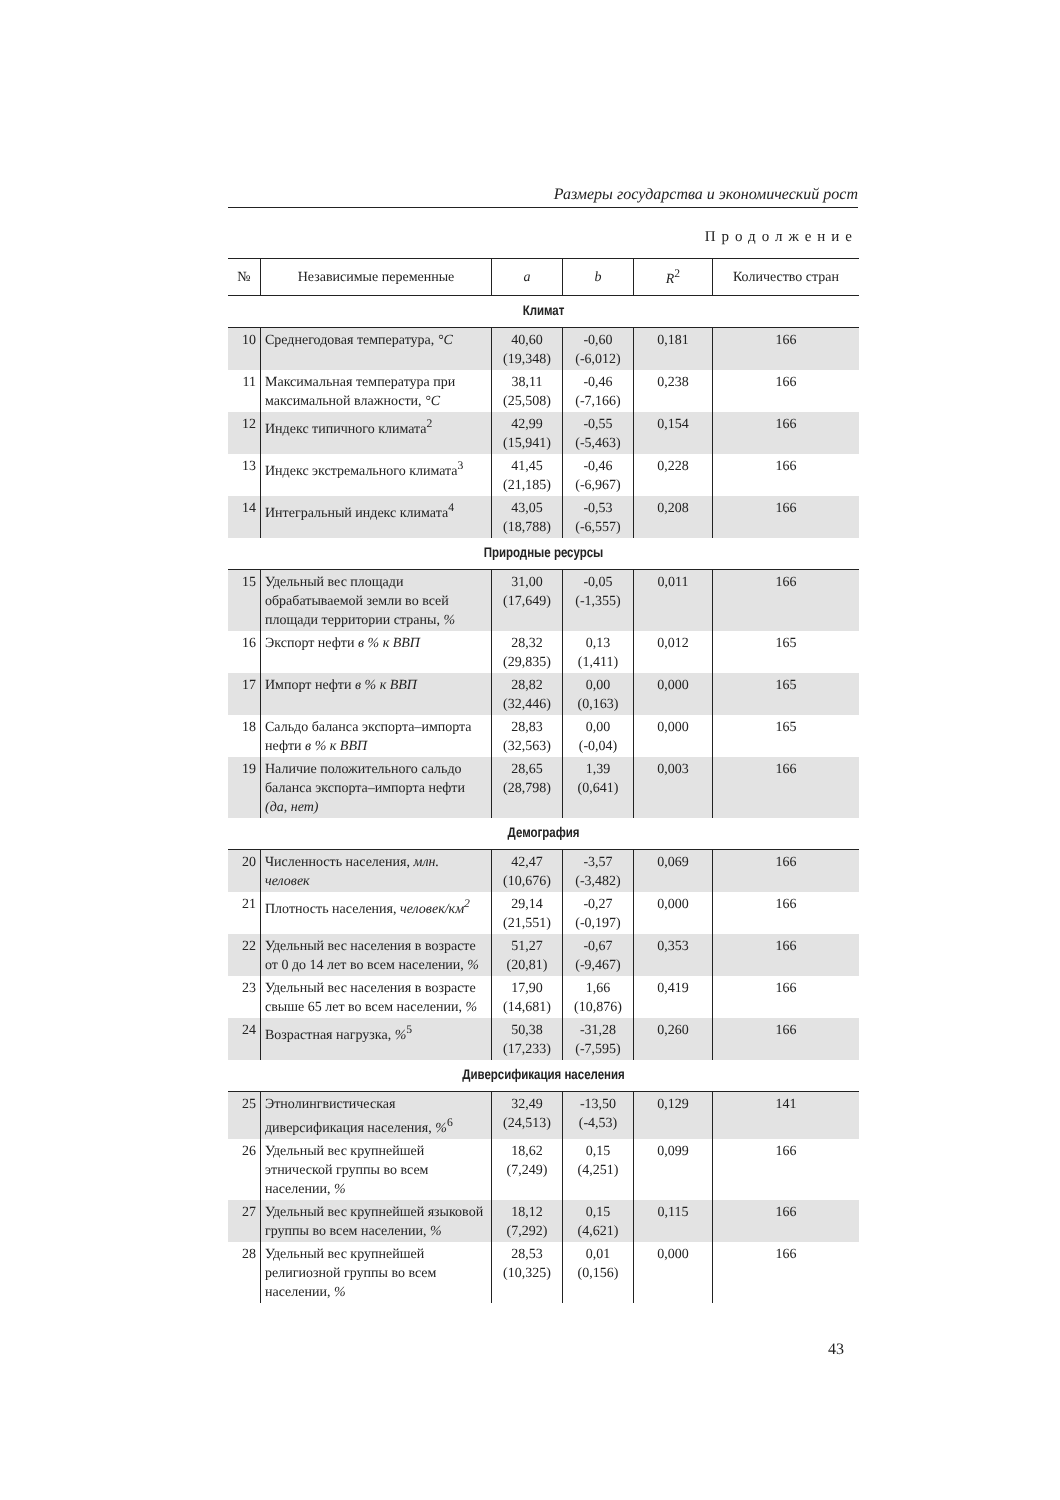Размеры государства и экономический рост
Продолжение
| № | Независимые переменные | a | b | R<sup>2</sup> | Количество стран |
| --- | --- | --- | --- | --- | --- |
| Климат | | | | | |
| 10 | Среднегодовая температура, °C | 40,60 (19,348) | -0,60 (-6,012) | 0,181 | 166 |
| 11 | Максимальная температура при максимальной влажности, °C | 38,11 (25,508) | -0,46 (-7,166) | 0,238 | 166 |
| 12 | Индекс типичного климата<sup>2</sup> | 42,99 (15,941) | -0,55 (-5,463) | 0,154 | 166 |
| 13 | Индекс экстремального климата<sup>3</sup> | 41,45 (21,185) | -0,46 (-6,967) | 0,228 | 166 |
| 14 | Интегральный индекс климата<sup>4</sup> | 43,05 (18,788) | -0,53 (-6,557) | 0,208 | 166 |
| Природные ресурсы | | | | | |
| 15 | Удельный вес площади обрабатываемой земли во всей площади территории страны, % | 31,00 (17,649) | -0,05 (-1,355) | 0,011 | 166 |
| 16 | Экспорт нефти в % к ВВП | 28,32 (29,835) | 0,13 (1,411) | 0,012 | 165 |
| 17 | Импорт нефти в % к ВВП | 28,82 (32,446) | 0,00 (0,163) | 0,000 | 165 |
| 18 | Сальдо баланса экспорта–импорта нефти в % к ВВП | 28,83 (32,563) | 0,00 (-0,04) | 0,000 | 165 |
| 19 | Наличие положительного сальдо баланса экспорта–импорта нефти (да, нет) | 28,65 (28,798) | 1,39 (0,641) | 0,003 | 166 |
| Демография | | | | | |
| 20 | Численность населения, млн. человек | 42,47 (10,676) | -3,57 (-3,482) | 0,069 | 166 |
| 21 | Плотность населения, человек/км<sup>2</sup> | 29,14 (21,551) | -0,27 (-0,197) | 0,000 | 166 |
| 22 | Удельный вес населения в возрасте от 0 до 14 лет во всем населении, % | 51,27 (20,81) | -0,67 (-9,467) | 0,353 | 166 |
| 23 | Удельный вес населения в возрасте свыше 65 лет во всем населении, % | 17,90 (14,681) | 1,66 (10,876) | 0,419 | 166 |
| 24 | Возрастная нагрузка, %<sup>5</sup> | 50,38 (17,233) | -31,28 (-7,595) | 0,260 | 166 |
| Диверсификация населения | | | | | |
| 25 | Этнолингвистическая диверсификация населения, %<sup>6</sup> | 32,49 (24,513) | -13,50 (-4,53) | 0,129 | 141 |
| 26 | Удельный вес крупнейшей этнической группы во всем населении, % | 18,62 (7,249) | 0,15 (4,251) | 0,099 | 166 |
| 27 | Удельный вес крупнейшей языковой группы во всем населении, % | 18,12 (7,292) | 0,15 (4,621) | 0,115 | 166 |
| 28 | Удельный вес крупнейшей религиозной группы во всем населении, % | 28,53 (10,325) | 0,01 (0,156) | 0,000 | 166 |
43